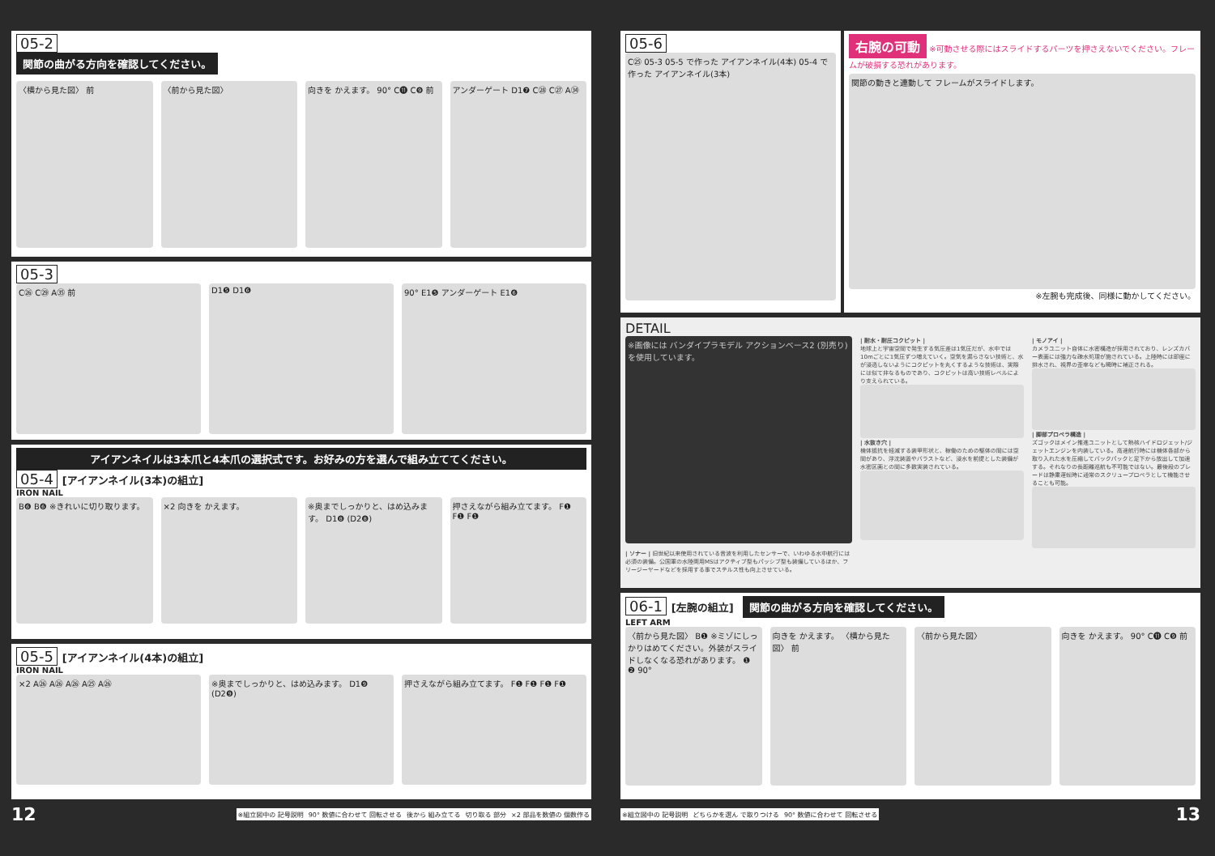05-2
関節の曲がる方向を確認してください。
〈横から見た図〉 前
〈前から見た図〉
向きを かえます。 90° C⓫ C❾ 前
アンダーゲート D1❼ C㉘ C㉗ A㉞
05-3
C㉖ C㉙ A㉟ 前
D1❺ D1❻
90° E1❺ アンダーゲート E1❻
アイアンネイルは3本爪と4本爪の選択式です。お好みの方を選んで組み立ててください。
05-4 [アイアンネイル(3本)の組立]
IRON NAIL
B❻ B❻ ※きれいに切り取ります。
×2 向きを かえます。
※奥までしっかりと、はめ込みます。 D1❽ (D2❽)
押さえながら組み立てます。 F❶ F❶ F❶
05-5 [アイアンネイル(4本)の組立]
IRON NAIL
×2 A㉖ A㉖ A㉖ A㉕ A㉖
※奥までしっかりと、はめ込みます。 D1❾ (D2❾)
押さえながら組み立てます。 F❶ F❶ F❶ F❶
12
※組立図中の 記号説明 90° 数値に合わせて 回転させる 後から 組み立てる 切り取る 部分 ×2 部品を数値の 個数作る
05-6
C㉕ 05-3 05-5 で作った アイアンネイル(4本) 05-4 で作った アイアンネイル(3本)
右腕の可動 ※可動させる際にはスライドするパーツを押さえないでください。フレームが破損する恐れがあります。
関節の動きと連動して フレームがスライドします。
※左腕も完成後、同様に動かしてください。
DETAIL
※画像には バンダイプラモデル アクションベース2 (別売り) を使用しています。
| ソナー | 旧世紀以来使用されている音波を利用したセンサーで、いわゆる水中航行には必須の装備。公国軍の水陸両用MSはアクティブ型もパッシブ型も装備しているほか、フリージーヤードなどを採用する事でステルス性も向上させている。
| 耐水・耐圧コクピット |
地球上と宇宙空間で発生する気圧差は1気圧だが、水中では10mごとに1気圧ずつ増えていく。空気を漏らさない技術と、水が浸透しないようにコクピットを丸くするような技術は、実際には似て非なるものであり、コクピットは高い技術レベルにより支えられている。
| 水抜き穴 |
機体抵抗を軽減する装甲形状と、稼働のための駆体の間には空間があり、浮沈装置やバラストなど、浸水を前提とした装備が水密区画との間に多数実装されている。
| モノアイ |
カメラユニット自体に水密構造が採用されており、レンズカバー表面には強力な疎水処理が施されている。上陸時には即座に排水され、視界の歪率なども瞬時に補正される。
| 脚部プロペラ構造 |
ズゴックはメイン推進ユニットとして熱核ハイドロジェット/ジェットエンジンを内装している。高速航行時には機体各部から取り入れた水を圧縮してバックパックと足下から放出して加速する。それなりの長距離巡航も不可能ではない。最後段のブレードは静粛運転時に通常のスクリュープロペラとして機能させることも可能。
06-1 [左腕の組立] 関節の曲がる方向を確認してください。
LEFT ARM
〈前から見た図〉 B❶ ※ミゾにしっかりはめてください。外装がスライドしなくなる恐れがあります。 ❶ ❷ 90°
向きを かえます。 〈横から見た図〉 前
〈前から見た図〉
向きを かえます。 90° C⓫ C❾ 前
※組立図中の 記号説明 どちらかを選ん で取りつける 90° 数値に合わせて 回転させる
13